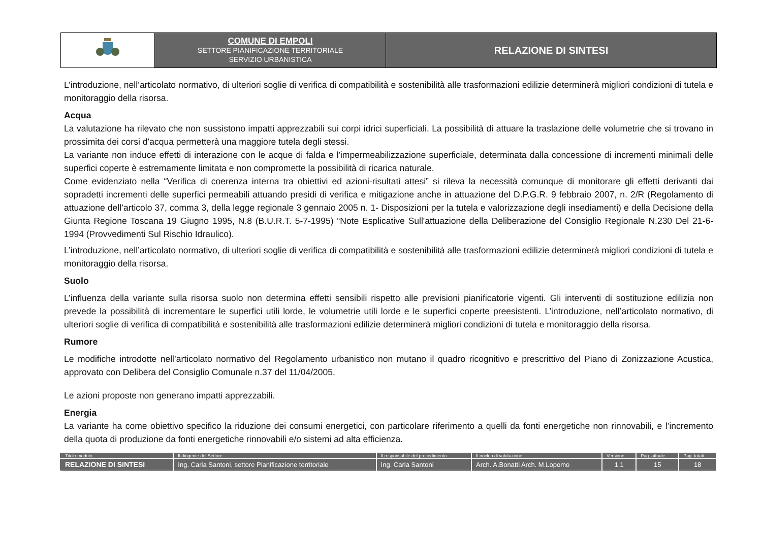| | COMUNE DI EMPOLI SETTORE PIANIFICAZIONE TERRITORIALE SERVIZIO URBANISTICA | RELAZIONE DI SINTESI |
L’introduzione, nell’articolato normativo, di ulteriori soglie di verifica di compatibilità e sostenibilità alle trasformazioni edilizie determinerà migliori condizioni di tutela e monitoraggio della risorsa.
Acqua
La valutazione ha rilevato che non sussistono impatti apprezzabili sui corpi idrici superficiali. La possibilità di attuare la traslazione delle volumetrie che si trovano in prossimita dei corsi d’acqua permetterà una maggiore tutela degli stessi.
La variante non induce effetti di interazione con le acque di falda e l'impermeabilizzazione superficiale, determinata dalla concessione di incrementi minimali delle superfici coperte è estremamente limitata e non compromette la possibilità di ricarica naturale.
Come evidenziato nella “Verifica di coerenza interna tra obiettivi ed azioni-risultati attesi” si rileva la necessità comunque di monitorare gli effetti derivanti dai sopradetti incrementi delle superfici permeabili attuando presidi di verifica e mitigazione anche in attuazione del D.P.G.R. 9 febbraio 2007, n. 2/R (Regolamento di attuazione dell’articolo 37, comma 3, della legge regionale 3 gennaio 2005 n. 1- Disposizioni per la tutela e valorizzazione degli insediamenti) e della Decisione della Giunta Regione Toscana 19 Giugno 1995, N.8 (B.U.R.T. 5-7-1995) “Note Esplicative Sull'attuazione della Deliberazione del Consiglio Regionale N.230 Del 21-6-1994 (Provvedimenti Sul Rischio Idraulico).
L’introduzione, nell’articolato normativo, di ulteriori soglie di verifica di compatibilità e sostenibilità alle trasformazioni edilizie determinerà migliori condizioni di tutela e monitoraggio della risorsa.
Suolo
L’influenza della variante sulla risorsa suolo non determina effetti sensibili rispetto alle previsioni pianificatorie vigenti. Gli interventi di sostituzione edilizia non prevede la possibilità di incrementare le superfici utili lorde, le volumetrie utili lorde e le superfici coperte preesistenti. L’introduzione, nell’articolato normativo, di ulteriori soglie di verifica di compatibilità e sostenibilità alle trasformazioni edilizie determinerà migliori condizioni di tutela e monitoraggio della risorsa.
Rumore
Le modifiche introdotte nell’articolato normativo del Regolamento urbanistico non mutano il quadro ricognitivo e prescrittivo del Piano di Zonizzazione Acustica, approvato con Delibera del Consiglio Comunale n.37 del 11/04/2005.
Le azioni proposte non generano impatti apprezzabili.
Energia
La variante ha come obiettivo specifico la riduzione dei consumi energetici, con particolare riferimento a quelli da fonti energetiche non rinnovabili, e l’incremento della quota di produzione da fonti energetiche rinnovabili e/o sistemi ad alta efficienza.
| Titolo modulo | Il dirigente del Settore | Il responsabile del procedimento | Il nucleo di valutazione | Versione | Pag. attuale | Pag. totali |
| --- | --- | --- | --- | --- | --- | --- |
| RELAZIONE DI SINTESI | Ing. Carla Santoni, settore Pianificazione territoriale | Ing. Carla Santoni | Arch. A.Bonatti Arch. M.Lopomo | 1.1 | 15 | 18 |